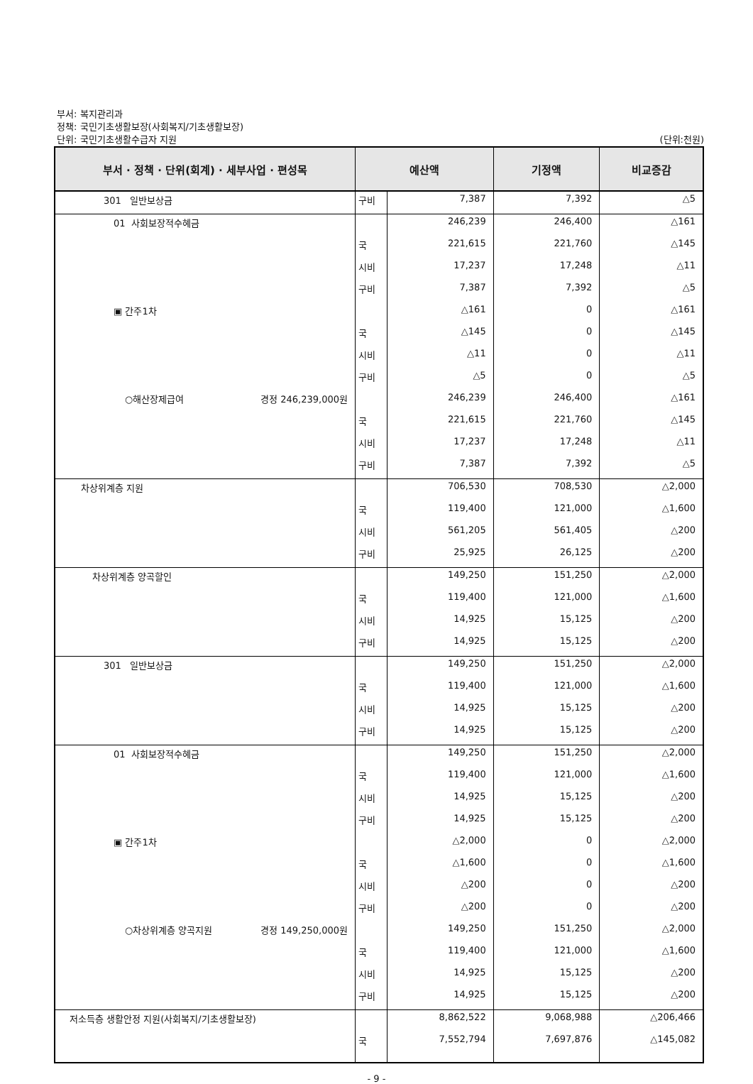부서: 복지관리과
정책: 국민기초생활보장(사회복지/기초생활보장)
단위: 국민기초생활수급자 지원
(단위:천원)
| 부서 · 정책 · 단위(회계) · 세부사업 · 편성목 | 예산액 | | 기정액 | 비교증감 |
| --- | --- | --- | --- | --- |
| 301 일반보상금 | 구비 | 7,387 | 7,392 | △5 |
| 01 사회보장적수혜금 | | 246,239 | 246,400 | △161 |
| | 국 | 221,615 | 221,760 | △145 |
| | 시비 | 17,237 | 17,248 | △11 |
| | 구비 | 7,387 | 7,392 | △5 |
| ▣ 간주1차 | | △161 | 0 | △161 |
| | 국 | △145 | 0 | △145 |
| | 시비 | △11 | 0 | △11 |
| | 구비 | △5 | 0 | △5 |
| ○해산장제급여 경정 246,239,000원 | | 246,239 | 246,400 | △161 |
| | 국 | 221,615 | 221,760 | △145 |
| | 시비 | 17,237 | 17,248 | △11 |
| | 구비 | 7,387 | 7,392 | △5 |
| 차상위계층 지원 | | 706,530 | 708,530 | △2,000 |
| | 국 | 119,400 | 121,000 | △1,600 |
| | 시비 | 561,205 | 561,405 | △200 |
| | 구비 | 25,925 | 26,125 | △200 |
| 차상위계층 양곡할인 | | 149,250 | 151,250 | △2,000 |
| | 국 | 119,400 | 121,000 | △1,600 |
| | 시비 | 14,925 | 15,125 | △200 |
| | 구비 | 14,925 | 15,125 | △200 |
| 301 일반보상금 | | 149,250 | 151,250 | △2,000 |
| | 국 | 119,400 | 121,000 | △1,600 |
| | 시비 | 14,925 | 15,125 | △200 |
| | 구비 | 14,925 | 15,125 | △200 |
| 01 사회보장적수혜금 | | 149,250 | 151,250 | △2,000 |
| | 국 | 119,400 | 121,000 | △1,600 |
| | 시비 | 14,925 | 15,125 | △200 |
| | 구비 | 14,925 | 15,125 | △200 |
| ▣ 간주1차 | | △2,000 | 0 | △2,000 |
| | 국 | △1,600 | 0 | △1,600 |
| | 시비 | △200 | 0 | △200 |
| | 구비 | △200 | 0 | △200 |
| ○차상위계층 양곡지원 경정 149,250,000원 | | 149,250 | 151,250 | △2,000 |
| | 국 | 119,400 | 121,000 | △1,600 |
| | 시비 | 14,925 | 15,125 | △200 |
| | 구비 | 14,925 | 15,125 | △200 |
| 저소득층 생활안정 지원(사회복지/기초생활보장) | | 8,862,522 | 9,068,988 | △206,466 |
| | 국 | 7,552,794 | 7,697,876 | △145,082 |
- 9 -